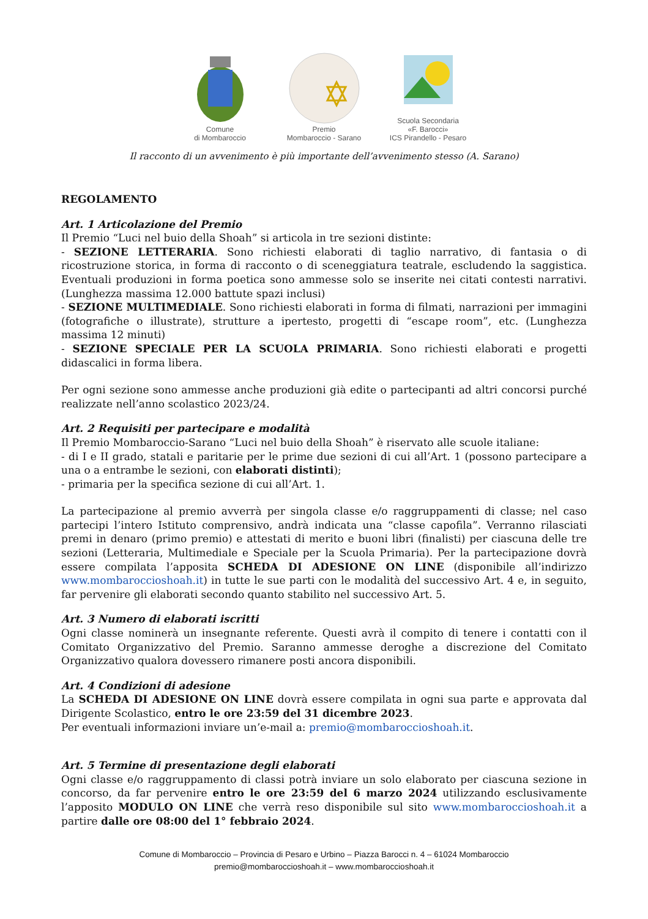Comune
di Mombaroccio
Premio
Mombaroccio - Sarano
Scuola Secondaria
«F. Barocci»
ICS Pirandello - Pesaro
Il racconto di un avvenimento è più importante dell’avvenimento stesso (A. Sarano)
REGOLAMENTO
Art. 1 Articolazione del Premio
Il Premio “Luci nel buio della Shoah” si articola in tre sezioni distinte:
- SEZIONE LETTERARIA. Sono richiesti elaborati di taglio narrativo, di fantasia o di ricostruzione storica, in forma di racconto o di sceneggiatura teatrale, escludendo la saggistica. Eventuali produzioni in forma poetica sono ammesse solo se inserite nei citati contesti narrativi. (Lunghezza massima 12.000 battute spazi inclusi)
- SEZIONE MULTIMEDIALE. Sono richiesti elaborati in forma di filmati, narrazioni per immagini (fotografiche o illustrate), strutture a ipertesto, progetti di “escape room”, etc. (Lunghezza massima 12 minuti)
- SEZIONE SPECIALE PER LA SCUOLA PRIMARIA. Sono richiesti elaborati e progetti didascalici in forma libera.
Per ogni sezione sono ammesse anche produzioni già edite o partecipanti ad altri concorsi purché realizzate nell’anno scolastico 2023/24.
Art. 2 Requisiti per partecipare e modalità
Il Premio Mombaroccio-Sarano “Luci nel buio della Shoah” è riservato alle scuole italiane:
- di I e II grado, statali e paritarie per le prime due sezioni di cui all’Art. 1 (possono partecipare a una o a entrambe le sezioni, con elaborati distinti);
- primaria per la specifica sezione di cui all’Art. 1.
La partecipazione al premio avverrà per singola classe e/o raggruppamenti di classe; nel caso partecipi l’intero Istituto comprensivo, andrà indicata una “classe capofila”. Verranno rilasciati premi in denaro (primo premio) e attestati di merito e buoni libri (finalisti) per ciascuna delle tre sezioni (Letteraria, Multimediale e Speciale per la Scuola Primaria). Per la partecipazione dovrà essere compilata l’apposita SCHEDA DI ADESIONE ON LINE (disponibile all’indirizzo www.mombaroccioshoah.it) in tutte le sue parti con le modalità del successivo Art. 4 e, in seguito, far pervenire gli elaborati secondo quanto stabilito nel successivo Art. 5.
Art. 3 Numero di elaborati iscritti
Ogni classe nominerà un insegnante referente. Questi avrà il compito di tenere i contatti con il Comitato Organizzativo del Premio. Saranno ammesse deroghe a discrezione del Comitato Organizzativo qualora dovessero rimanere posti ancora disponibili.
Art. 4 Condizioni di adesione
La SCHEDA DI ADESIONE ON LINE dovrà essere compilata in ogni sua parte e approvata dal Dirigente Scolastico, entro le ore 23:59 del 31 dicembre 2023.
Per eventuali informazioni inviare un’e-mail a: premio@mombaroccioshoah.it.
Art. 5 Termine di presentazione degli elaborati
Ogni classe e/o raggruppamento di classi potrà inviare un solo elaborato per ciascuna sezione in concorso, da far pervenire entro le ore 23:59 del 6 marzo 2024 utilizzando esclusivamente l’apposito MODULO ON LINE che verrà reso disponibile sul sito www.mombaroccioshoah.it a partire dalle ore 08:00 del 1° febbraio 2024.
Comune di Mombaroccio – Provincia di Pesaro e Urbino – Piazza Barocci n. 4 – 61024 Mombaroccio
premio@mombaroccioshoah.it – www.mombaroccioshoah.it